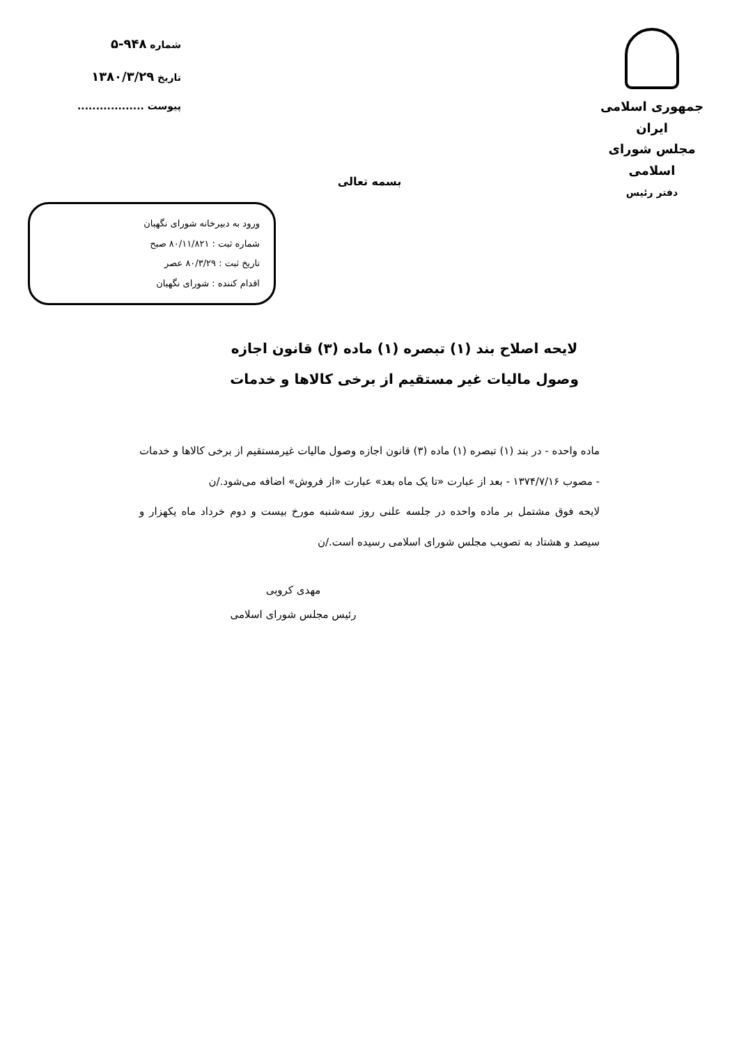جمهوری اسلامی ایران
مجلس شورای اسلامی
دفتر رئیس
شماره ۹۴۸-۵
تاریخ ۱۳۸۰/۳/۲۹
پیوست ..................
بسمه تعالی
ورود به دبیرخانه شورای نگهبان
شماره ثبت : ۸۰/۱۱/۸۲۱ صبح
تاریخ ثبت : ۸۰/۳/۲۹ عصر
اقدام کننده : شورای نگهبان
لایحه اصلاح بند (۱) تبصره (۱) ماده (۳) قانون اجازه
وصول مالیات غیر مستقیم از برخی کالاها و خدمات
ماده واحده - در بند (۱) تبصره (۱) ماده (۳) قانون اجازه وصول مالیات غیرمستقیم از برخی کالاها و خدمات - مصوب ۱۳۷۴/۷/۱۶ - بعد از عبارت «تا یک ماه بعد» عبارت «از فروش» اضافه می‌شود./ن
لایحه فوق مشتمل بر ماده واحده در جلسه علنی روز سه‌شنبه مورخ بیست و دوم خرداد ماه یکهزار و سیصد و هشتاد به تصویب مجلس شورای اسلامی رسیده است./ن
مهدی کروبی
رئیس مجلس شورای اسلامی